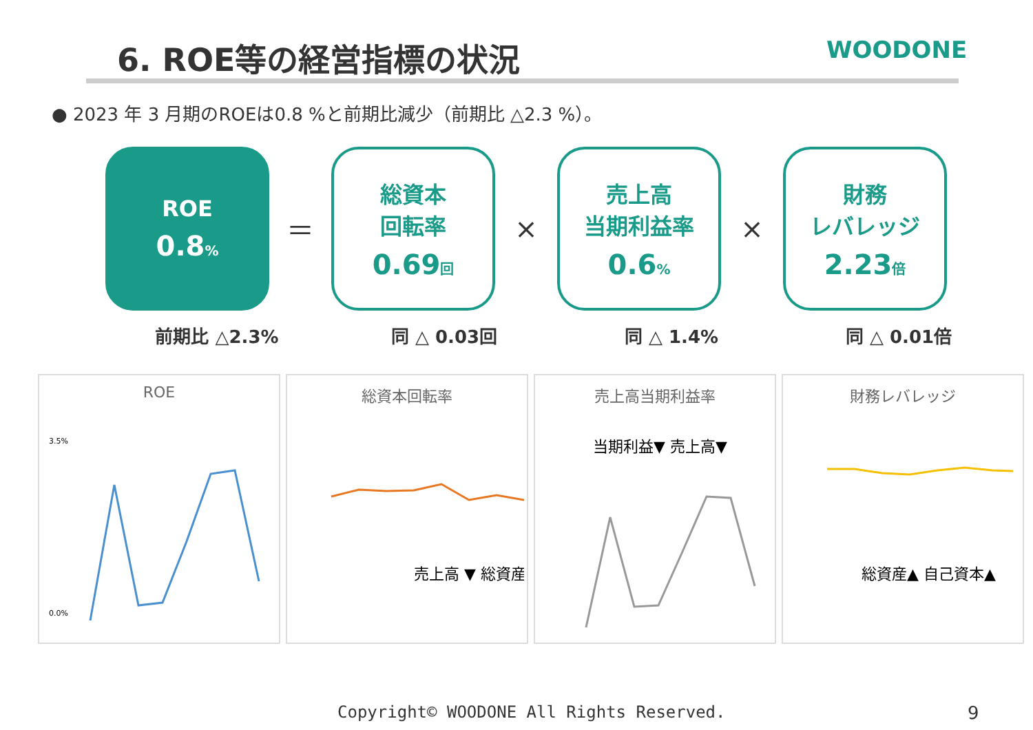6. ROE等の経営指標の状況 WOODONE
● 2023 年 3 月期のROEは0.8 %と前期比減少（前期比 △2.3 %）。
ROE
0.8%
＝
総資本
回転率
0.69回
×
売上高
当期利益率
0.6%
×
財務
レバレッジ
2.23倍
前期比 △2.3% 同 △ 0.03回 同 △ 1.4% 同 △ 0.01倍
ROE
0.0%
3.5%
総資本回転率
売上高 ▼ 総資産 ▲
売上高当期利益率
当期利益▼ 売上高▼
財務レバレッジ
総資産▲ 自己資本▲
Copyright© WOODONE All Rights Reserved.
9